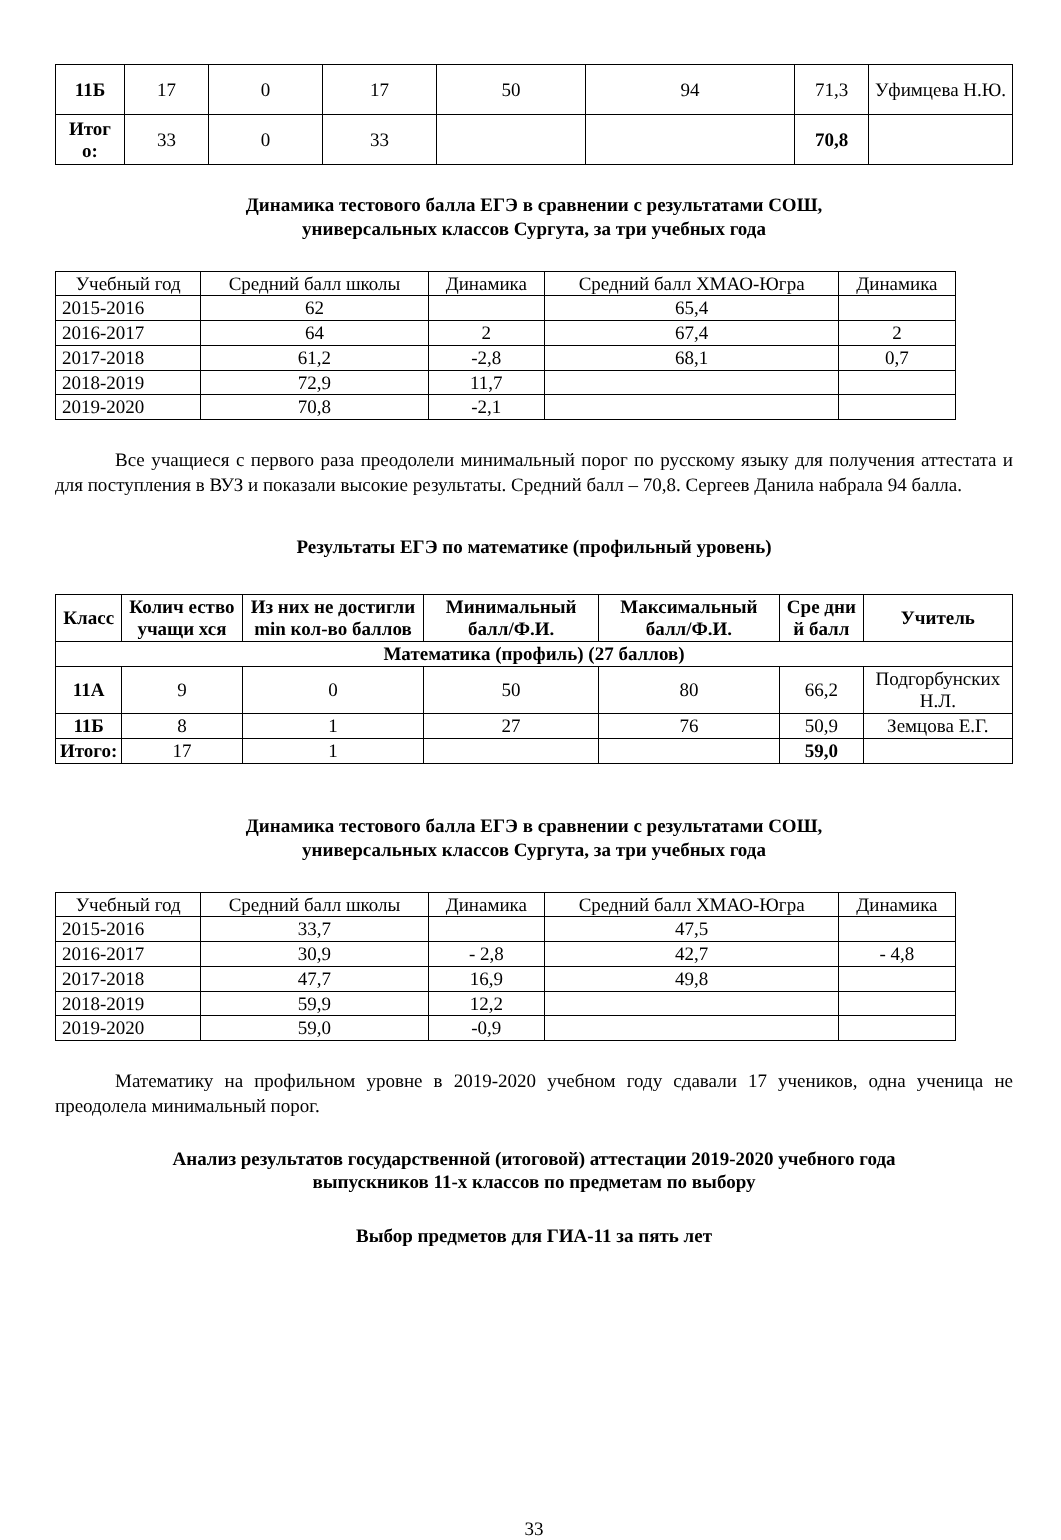| 11Б | 17 | 0 | 17 | 50 | 94 | 71,3 | Уфимцева Н.Ю. |
| Итог о: | 33 | 0 | 33 | | | 70,8 | |
Динамика тестового балла ЕГЭ в сравнении с результатами СОШ,
универсальных классов Сургута, за три учебных года
| Учебный год | Средний балл школы | Динамика | Средний балл ХМАО-Югра | Динамика |
| --- | --- | --- | --- | --- |
| 2015-2016 | 62 | | 65,4 | |
| 2016-2017 | 64 | 2 | 67,4 | 2 |
| 2017-2018 | 61,2 | -2,8 | 68,1 | 0,7 |
| 2018-2019 | 72,9 | 11,7 | | |
| 2019-2020 | 70,8 | -2,1 | | |
Все учащиеся с первого раза преодолели минимальный порог по русскому языку для получения аттестата и для поступления в ВУЗ и показали высокие результаты. Средний балл – 70,8. Сергеев Данила набрала 94 балла.
Результаты ЕГЭ по математике (профильный уровень)
| Класс | Колич ество учащи хся | Из них не достигли min кол-во баллов | Минимальный балл/Ф.И. | Максимальный балл/Ф.И. | Сре дни й балл | Учитель |
| --- | --- | --- | --- | --- | --- | --- |
| Математика (профиль) (27 баллов) | | | | | | |
| 11А | 9 | 0 | 50 | 80 | 66,2 | Подгорбунских Н.Л. |
| 11Б | 8 | 1 | 27 | 76 | 50,9 | Земцова Е.Г. |
| Итого: | 17 | 1 | | | 59,0 | |
Динамика тестового балла ЕГЭ в сравнении с результатами СОШ,
универсальных классов Сургута, за три учебных года
| Учебный год | Средний балл школы | Динамика | Средний балл ХМАО-Югра | Динамика |
| --- | --- | --- | --- | --- |
| 2015-2016 | 33,7 | | 47,5 | |
| 2016-2017 | 30,9 | - 2,8 | 42,7 | - 4,8 |
| 2017-2018 | 47,7 | 16,9 | 49,8 | |
| 2018-2019 | 59,9 | 12,2 | | |
| 2019-2020 | 59,0 | -0,9 | | |
Математику на профильном уровне в 2019-2020 учебном году сдавали 17 учеников, одна ученица не преодолела минимальный порог.
Анализ результатов государственной (итоговой) аттестации 2019-2020 учебного года
выпускников 11-х классов по предметам по выбору
Выбор предметов для ГИА-11 за пять лет
33